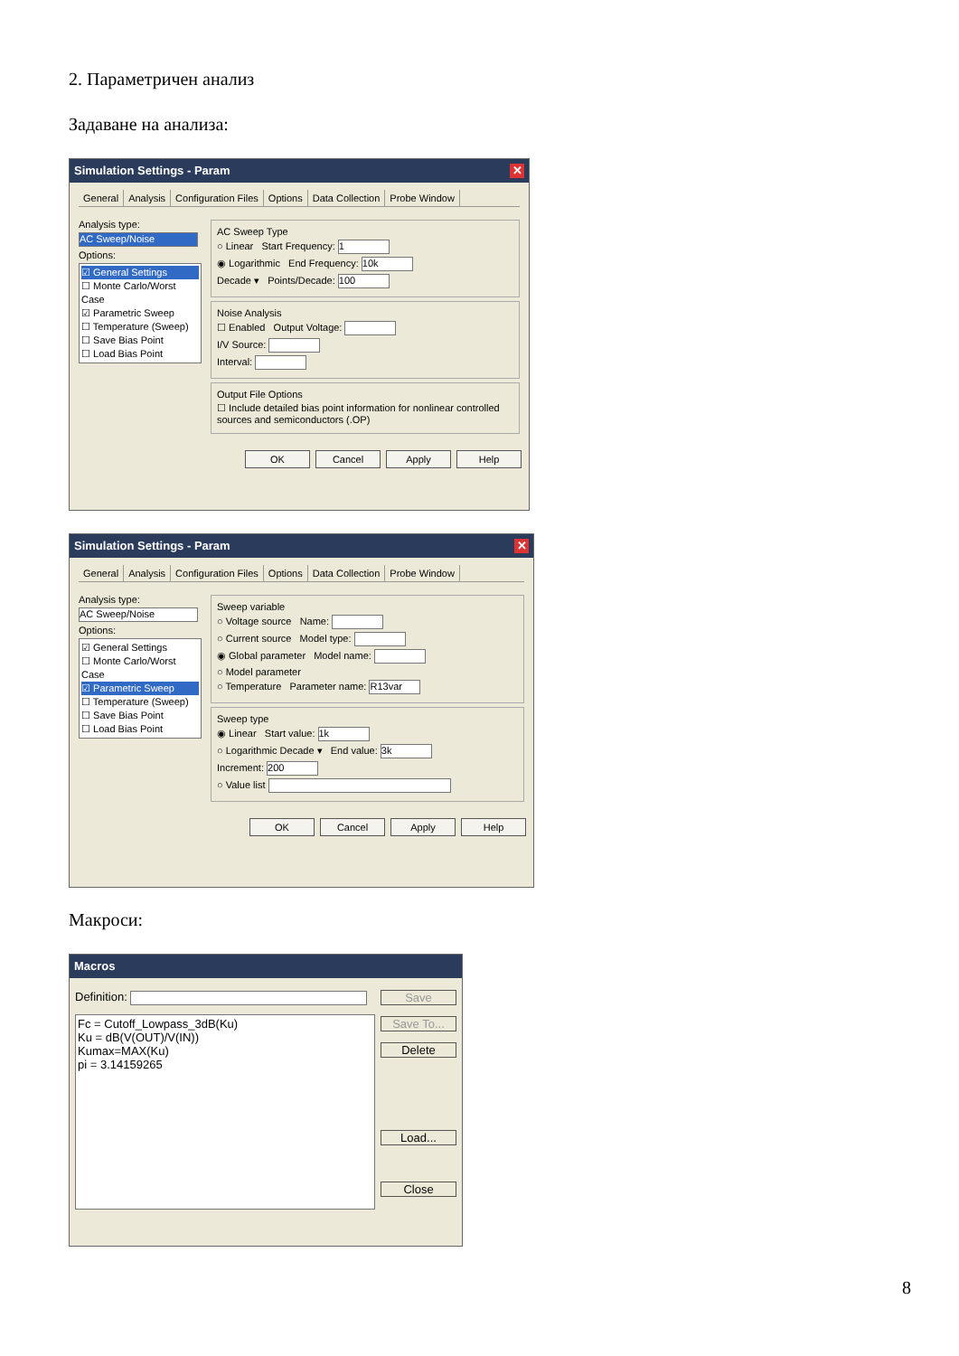2. Параметричен анализ
Задаване на анализа:
Simulation Settings - Param ✕
General Analysis Configuration Files Options Data Collection Probe Window
Analysis type:
AC Sweep/Noise
Options:
☑ General Settings
☐ Monte Carlo/Worst Case
☑ Parametric Sweep
☐ Temperature (Sweep)
☐ Save Bias Point
☐ Load Bias Point
AC Sweep Type
○ Linear Start Frequency: 1
◉ Logarithmic End Frequency: 10k
Decade ▾ Points/Decade: 100
Noise Analysis
☐ Enabled Output Voltage:
I/V Source:
Interval:
Output File Options
☐ Include detailed bias point information for nonlinear controlled sources and semiconductors (.OP)
OK Cancel Apply Help
Simulation Settings - Param ✕
General Analysis Configuration Files Options Data Collection Probe Window
Analysis type:
AC Sweep/Noise
Options:
☑ General Settings
☐ Monte Carlo/Worst Case
☑ Parametric Sweep
☐ Temperature (Sweep)
☐ Save Bias Point
☐ Load Bias Point
Sweep variable
○ Voltage source Name:
○ Current source Model type:
◉ Global parameter Model name:
○ Model parameter
○ Temperature Parameter name: R13var
Sweep type
◉ Linear Start value: 1k
○ Logarithmic Decade ▾ End value: 3k
Increment: 200
○ Value list
OK Cancel Apply Help
Макроси:
Macros
Definition:
Fc = Cutoff_Lowpass_3dB(Ku)
Ku = dB(V(OUT)/V(IN))
Kumax=MAX(Ku)
pi = 3.14159265
Save
Save To...
Delete
Load...
Close
8